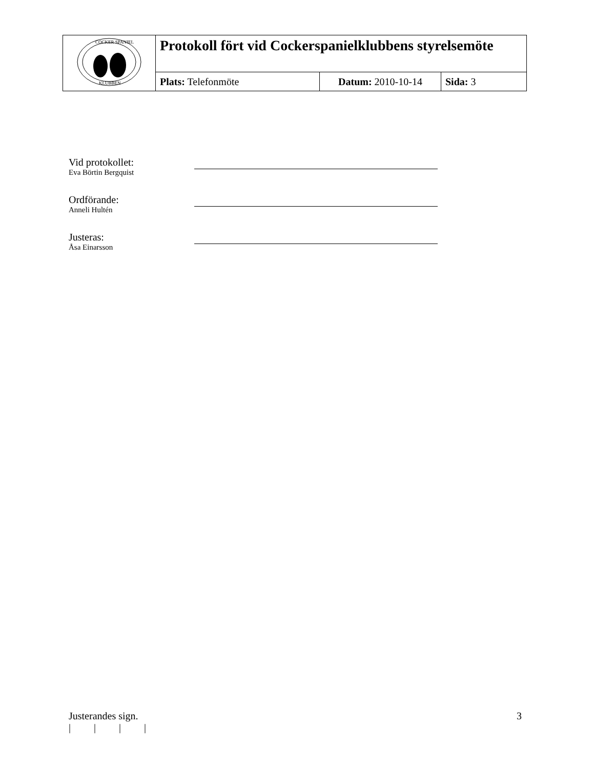| COCKER SPANIEL KLUBBEN | Protokoll fört vid Cockerspanielklubbens styrelsemöte | | |
| | Plats: Telefonmöte | Datum: 2010-10-14 | Sida: 3 |
Vid protokollet:
Eva Börtin Bergquist
Ordförande:
Anneli Hultén
Justeras:
Åsa Einarsson
Justerandes sign. 3
| | | |